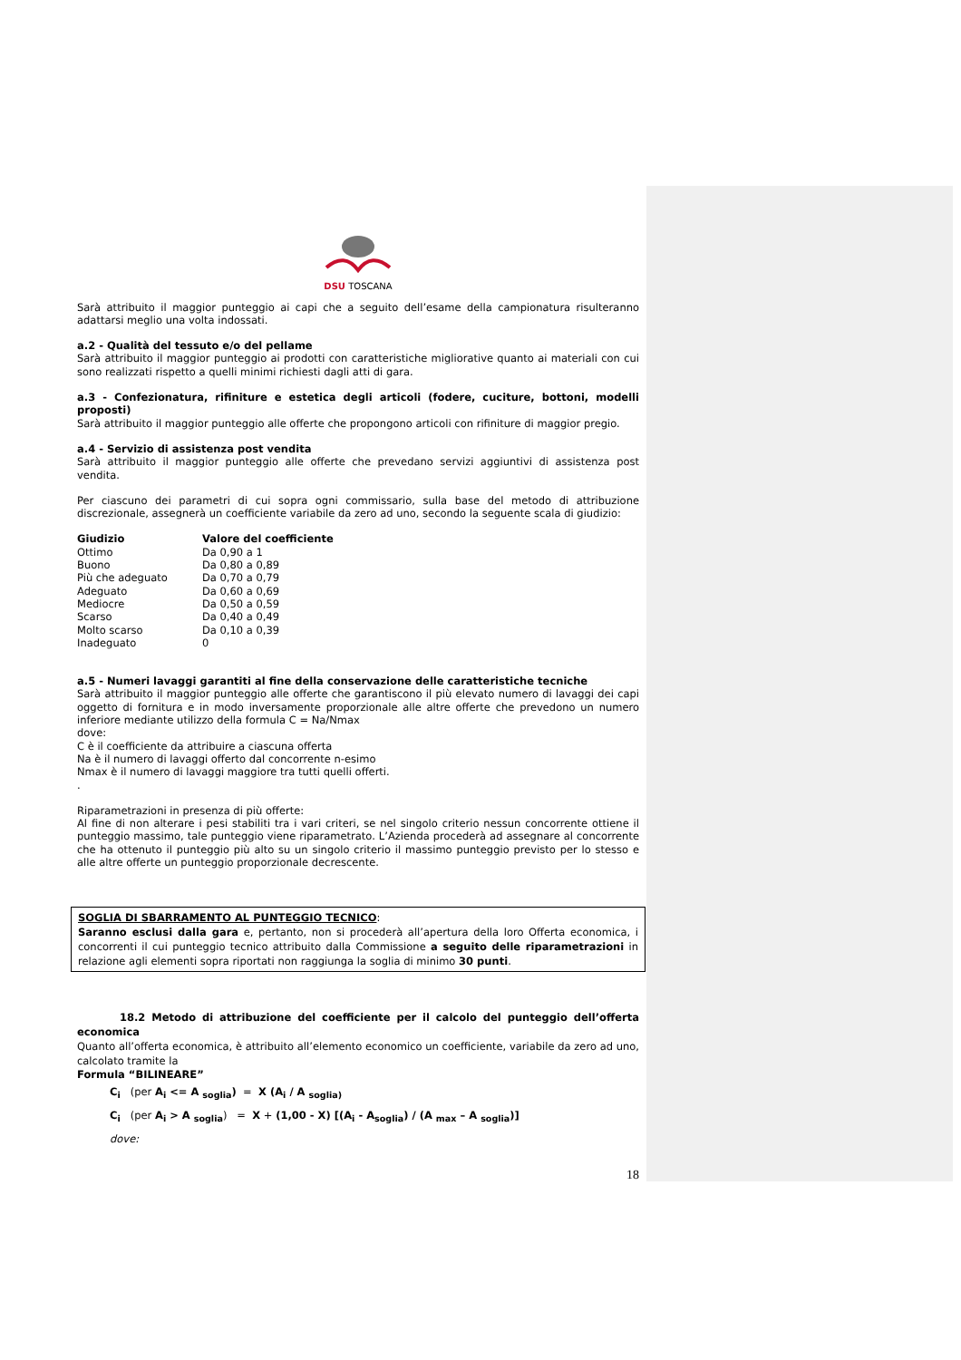DSU TOSCANA
Sarà attribuito il maggior punteggio ai capi che a seguito dell’esame della campionatura risulteranno adattarsi meglio una volta indossati.
a.2 - Qualità del tessuto e/o del pellame
Sarà attribuito il maggior punteggio ai prodotti con caratteristiche migliorative quanto ai materiali con cui sono realizzati rispetto a quelli minimi richiesti dagli atti di gara.
a.3 - Confezionatura, rifiniture e estetica degli articoli (fodere, cuciture, bottoni, modelli proposti)
Sarà attribuito il maggior punteggio alle offerte che propongono articoli con rifiniture di maggior pregio.
a.4 - Servizio di assistenza post vendita
Sarà attribuito il maggior punteggio alle offerte che prevedano servizi aggiuntivi di assistenza post vendita.
Per ciascuno dei parametri di cui sopra ogni commissario, sulla base del metodo di attribuzione discrezionale, assegnerà un coefficiente variabile da zero ad uno, secondo la seguente scala di giudizio:
| Giudizio | Valore del coefficiente |
| --- | --- |
| Ottimo | Da 0,90 a 1 |
| Buono | Da 0,80 a 0,89 |
| Più che adeguato | Da 0,70 a 0,79 |
| Adeguato | Da 0,60 a 0,69 |
| Mediocre | Da 0,50 a 0,59 |
| Scarso | Da 0,40 a 0,49 |
| Molto scarso | Da 0,10 a 0,39 |
| Inadeguato | 0 |
a.5 - Numeri lavaggi garantiti al fine della conservazione delle caratteristiche tecniche
Sarà attribuito il maggior punteggio alle offerte che garantiscono il più elevato numero di lavaggi dei capi oggetto di fornitura e in modo inversamente proporzionale alle altre offerte che prevedono un numero inferiore mediante utilizzo della formula C = Na/Nmax
dove:
C è il coefficiente da attribuire a ciascuna offerta
Na è il numero di lavaggi offerto dal concorrente n-esimo
Nmax è il numero di lavaggi maggiore tra tutti quelli offerti.
.
Riparametrazioni in presenza di più offerte:
Al fine di non alterare i pesi stabiliti tra i vari criteri, se nel singolo criterio nessun concorrente ottiene il punteggio massimo, tale punteggio viene riparametrato. L’Azienda procederà ad assegnare al concorrente che ha ottenuto il punteggio più alto su un singolo criterio il massimo punteggio previsto per lo stesso e alle altre offerte un punteggio proporzionale decrescente.
SOGLIA DI SBARRAMENTO AL PUNTEGGIO TECNICO:
Saranno esclusi dalla gara e, pertanto, non si procederà all’apertura della loro Offerta economica, i concorrenti il cui punteggio tecnico attribuito dalla Commissione a seguito delle riparametrazioni in relazione agli elementi sopra riportati non raggiunga la soglia di minimo 30 punti.
18.2 Metodo di attribuzione del coefficiente per il calcolo del punteggio dell’offerta economica
Quanto all’offerta economica, è attribuito all’elemento economico un coefficiente, variabile da zero ad uno, calcolato tramite la
Formula “BILINEARE”
C<sub>i</sub> (per A<sub>i</sub> <= A <sub>soglia</sub>) = X (A<sub>i</sub> / A <sub>soglia)</sub>
C<sub>i</sub> (per A<sub>i</sub> > A <sub>soglia</sub>) = X + (1,00 - X) [(A<sub>i</sub> - A<sub>soglia</sub>) / (A <sub>max</sub> – A <sub>soglia</sub>)]
dove:
18